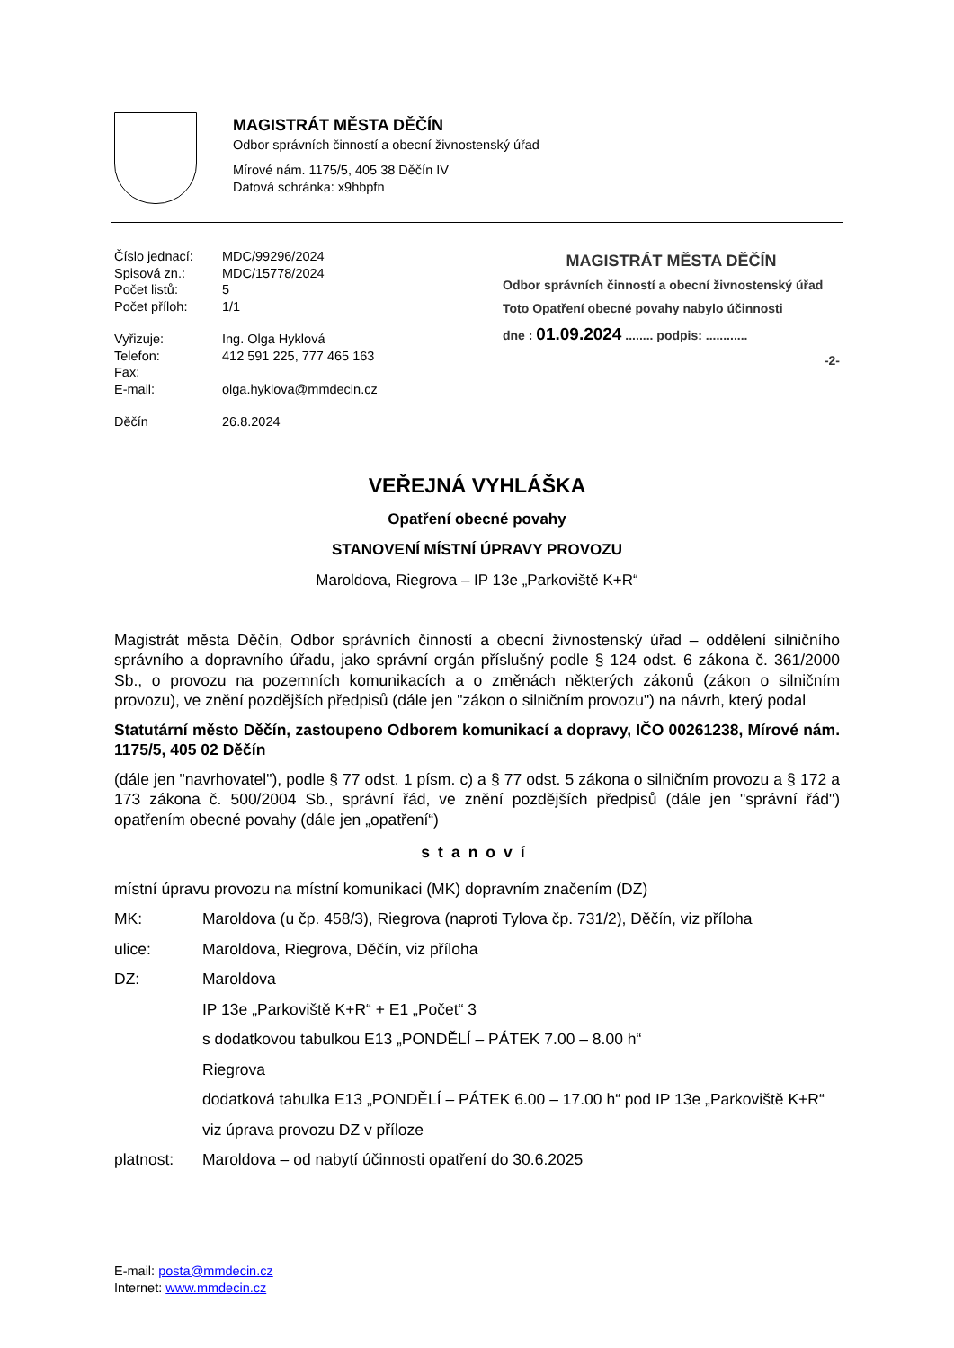MAGISTRÁT MĚSTA DĚČÍN
Odbor správních činností a obecní živnostenský úřad
Mírové nám. 1175/5, 405 38 Děčín IV
Datová schránka: x9hbpfn
| Číslo jednací: | MDC/99296/2024 |
| Spisová zn.: | MDC/15778/2024 |
| Počet listů: | 5 |
| Počet příloh: | 1/1 |
| Vyřizuje: | Ing. Olga Hyklová |
| Telefon: | 412 591 225, 777 465 163 |
| Fax: | |
| E-mail: | olga.hyklova@mmdecin.cz |
| Děčín | 26.8.2024 |
MAGISTRÁT MĚSTA DĚČÍN
Odbor správních činností a obecní živnostenský úřad
Toto Opatření obecné povahy nabylo účinnosti
dne : 01.09.2024 ........ podpis: ............
-2-
VEŘEJNÁ VYHLÁŠKA
Opatření obecné povahy
STANOVENÍ MÍSTNÍ ÚPRAVY PROVOZU
Maroldova, Riegrova – IP 13e „Parkoviště K+R“
Magistrát města Děčín, Odbor správních činností a obecní živnostenský úřad – oddělení silničního správního a dopravního úřadu, jako správní orgán příslušný podle § 124 odst. 6 zákona č. 361/2000 Sb., o provozu na pozemních komunikacích a o změnách některých zákonů (zákon o silničním provozu), ve znění pozdějších předpisů (dále jen "zákon o silničním provozu") na návrh, který podal
Statutární město Děčín, zastoupeno Odborem komunikací a dopravy, IČO 00261238, Mírové nám. 1175/5, 405 02 Děčín
(dále jen "navrhovatel"), podle § 77 odst. 1 písm. c) a § 77 odst. 5 zákona o silničním provozu a § 172 a 173 zákona č. 500/2004 Sb., správní řád, ve znění pozdějších předpisů (dále jen "správní řád") opatřením obecné povahy (dále jen „opatření“)
stanoví
místní úpravu provozu na místní komunikaci (MK) dopravním značením (DZ)
MK: Maroldova (u čp. 458/3), Riegrova (naproti Tylova čp. 731/2), Děčín, viz příloha
ulice: Maroldova, Riegrova, Děčín, viz příloha
DZ: Maroldova
IP 13e „Parkoviště K+R“ + E1 „Počet“ 3
s dodatkovou tabulkou E13 „PONDĚLÍ – PÁTEK 7.00 – 8.00 h“
Riegrova
dodatková tabulka E13 „PONDĚLÍ – PÁTEK 6.00 – 17.00 h“ pod IP 13e „Parkoviště K+R“
viz úprava provozu DZ v příloze
platnost: Maroldova – od nabytí účinnosti opatření do 30.6.2025
E-mail: posta@mmdecin.cz
Internet: www.mmdecin.cz